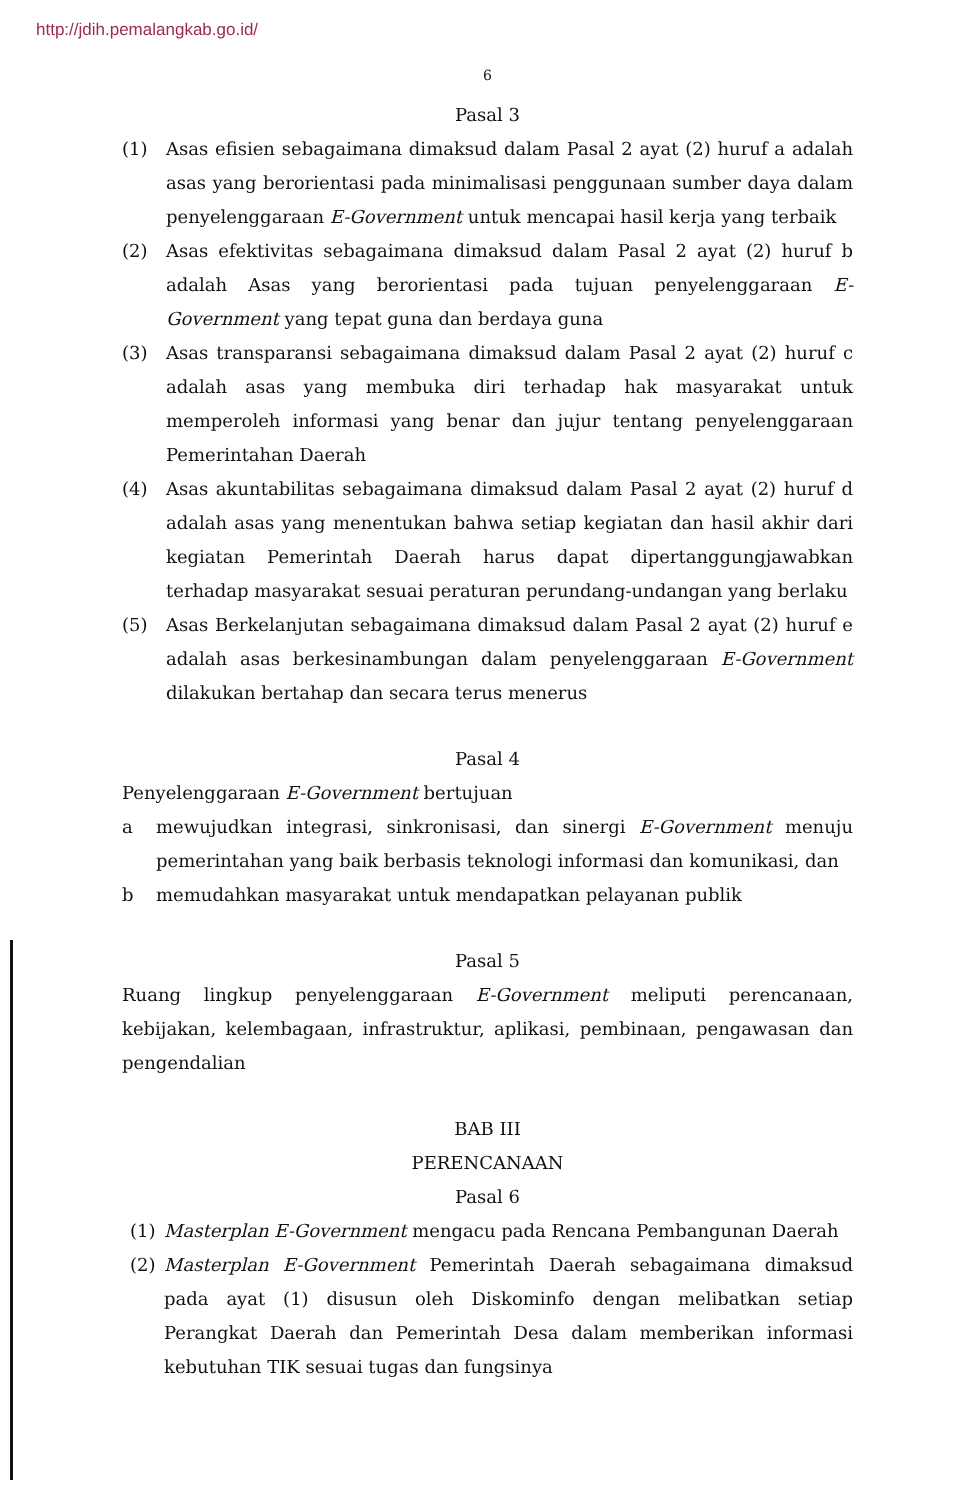http://jdih.pemalangkab.go.id/
6
Pasal 3
(1) Asas efisien sebagaimana dimaksud dalam Pasal 2 ayat (2) huruf a adalah asas yang berorientasi pada minimalisasi penggunaan sumber daya dalam penyelenggaraan E-Government untuk mencapai hasil kerja yang terbaik
(2) Asas efektivitas sebagaimana dimaksud dalam Pasal 2 ayat (2) huruf b adalah Asas yang berorientasi pada tujuan penyelenggaraan E-Government yang tepat guna dan berdaya guna
(3) Asas transparansi sebagaimana dimaksud dalam Pasal 2 ayat (2) huruf c adalah asas yang membuka diri terhadap hak masyarakat untuk memperoleh informasi yang benar dan jujur tentang penyelenggaraan Pemerintahan Daerah
(4) Asas akuntabilitas sebagaimana dimaksud dalam Pasal 2 ayat (2) huruf d adalah asas yang menentukan bahwa setiap kegiatan dan hasil akhir dari kegiatan Pemerintah Daerah harus dapat dipertanggungjawabkan terhadap masyarakat sesuai peraturan perundang-undangan yang berlaku
(5) Asas Berkelanjutan sebagaimana dimaksud dalam Pasal 2 ayat (2) huruf e adalah asas berkesinambungan dalam penyelenggaraan E-Government dilakukan bertahap dan secara terus menerus
Pasal 4
Penyelenggaraan E-Government bertujuan
a mewujudkan integrasi, sinkronisasi, dan sinergi E-Government menuju pemerintahan yang baik berbasis teknologi informasi dan komunikasi, dan
b memudahkan masyarakat untuk mendapatkan pelayanan publik
Pasal 5
Ruang lingkup penyelenggaraan E-Government meliputi perencanaan, kebijakan, kelembagaan, infrastruktur, aplikasi, pembinaan, pengawasan dan pengendalian
BAB III
PERENCANAAN
Pasal 6
(1) Masterplan E-Government mengacu pada Rencana Pembangunan Daerah
(2) Masterplan E-Government Pemerintah Daerah sebagaimana dimaksud pada ayat (1) disusun oleh Diskominfo dengan melibatkan setiap Perangkat Daerah dan Pemerintah Desa dalam memberikan informasi kebutuhan TIK sesuai tugas dan fungsinya